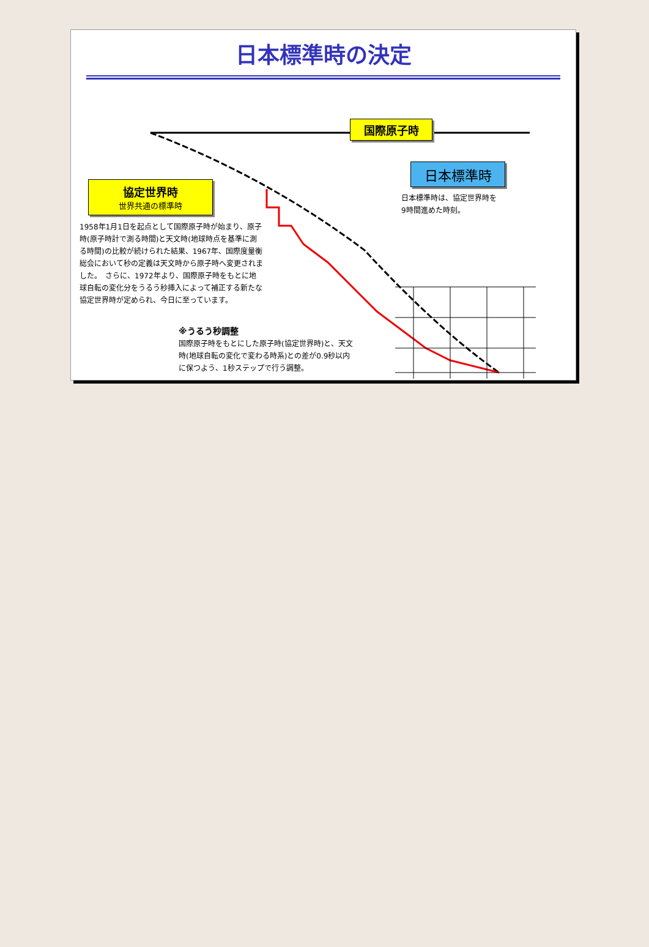日本標準時の決定
国際原子時
日本標準時
日本標準時は、協定世界時を
9時間進めた時刻。
協定世界時
世界共通の標準時
1958年1月1日を起点として国際原子時が始まり、原子時(原子時計で測る時間)と天文時(地球時点を基準に測る時間)の比較が続けられた結果、1967年、国際度量衡総会において秒の定義は天文時から原子時へ変更されました。　さらに、1972年より、国際原子時をもとに地球自転の変化分をうるう秒挿入によって補正する新たな協定世界時が定められ、今日に至っています。
※うるう秒調整
国際原子時をもとにした原子時(協定世界時)と、天文時(地球自転の変化で変わる時系)との差が0.9秒以内に保つよう、1秒ステップで行う調整。